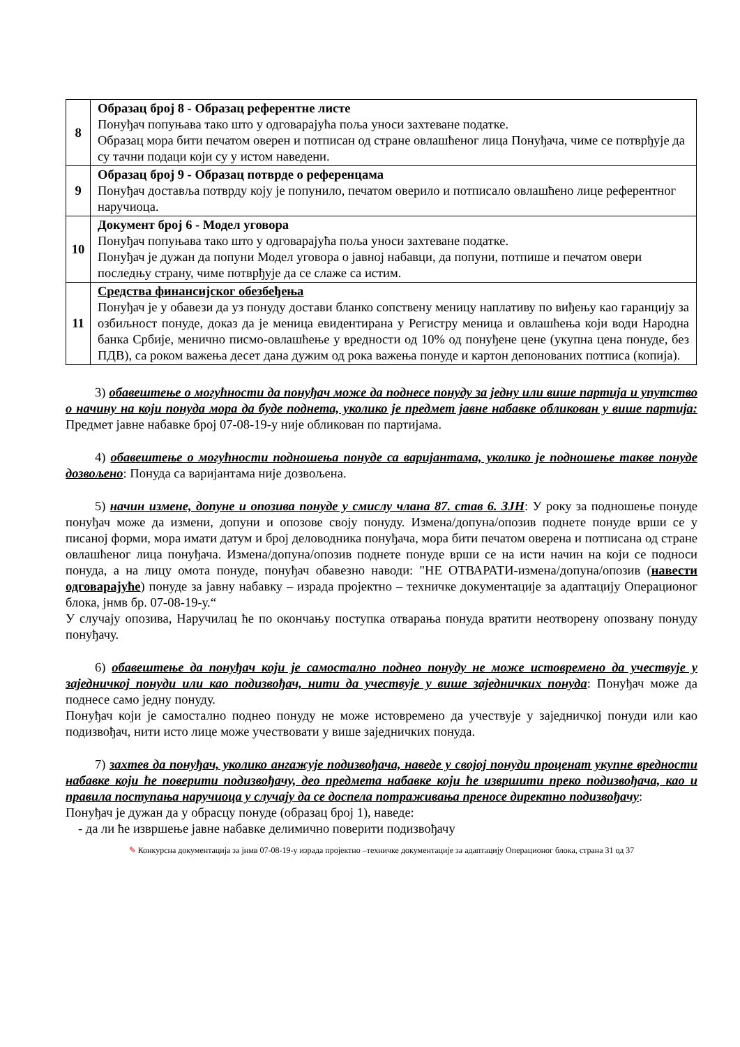| 8 | Образац број 8 - Образац референтне листе Понуђач попуњава тако што у одговарајућа поља уноси захтеване податке. Образац мора бити печатом оверен и потписан од стране овлашћеног лица Понуђача, чиме се потврђује да су тачни подаци који су у истом наведени. |
| 9 | Образац број 9 - Образац потврде о референцама Понуђач доставља потврду коју је попунило, печатом оверило и потписало овлашћено лице референтног наручиоца. |
| 10 | Документ број 6 - Модел уговора Понуђач попуњава тако што у одговарајућа поља уноси захтеване податке. Понуђач је дужан да попуни Модел уговора о јавној набавци, да попуни, потпише и печатом овери последњу страну, чиме потврђује да се слаже са истим. |
| 11 | Средства финансијског обезбеђења Понуђач је у обавези да уз понуду достави бланко сопствену меницу наплативу по виђењу као гаранцију за озбиљност понуде, доказ да је меница евидентирана у Регистру меница и овлашћења који води Народна банка Србије, менично писмо-овлашћење у вредности од 10% од понуђене цене (укупна цена понуде, без ПДВ), са роком важења десет дана дужим од рока важења понуде и картон депонованих потписа (копија). |
3) обавештење о могућности да понуђач може да поднесе понуду за једну или више партија и упутство о начину на који понуда мора да буде поднета, уколико је предмет јавне набавке обликован у више партија: Предмет јавне набавке број 07-08-19-у није обликован по партијама.
4) обавештење о могућности подношења понуде са варијантама, уколико је подношење такве понуде дозвољено: Понуда са варијантама није дозвољена.
5) начин измене, допуне и опозива понуде у смислу члана 87. став 6. ЗЈН: У року за подношење понуде понуђач може да измени, допуни и опозове своју понуду. Измена/допуна/опозив поднете понуде врши се у писаној форми, мора имати датум и број деловодника понуђача, мора бити печатом оверена и потписана од стране овлашћеног лица понуђача. Измена/допуна/опозив поднете понуде врши се на исти начин на који се подноси понуда, а на лицу омота понуде, понуђач обавезно наводи: "НЕ ОТВАРАТИ-измена/допуна/опозив (навести одговарајуће) понуде за јавну набавку – израда пројектно – техничке документације за адаптацију Операционог блока, јнмв бр. 07-08-19-у.“
У случају опозива, Наручилац ће по окончању поступка отварања понуда вратити неотворену опозвану понуду понуђачу.
6) обавештење да понуђач који је самостално поднео понуду не може истовремено да учествује у заједничкој понуди или као подизвођач, нити да учествује у више заједничких понуда: Понуђач може да поднесе само једну понуду.
Понуђач који је самостално поднео понуду не може истовремено да учествује у заједничкој понуди или као подизвођач, нити исто лице може учествовати у више заједничких понуда.
7) захтев да понуђач, уколико ангажује подизвођача, наведе у својој понуди проценат укупне вредности набавке који ће поверити подизвођачу, део предмета набавке који ће извршити преко подизвођача, као и правила поступања наручиоца у случају да се доспела потраживања преносе директно подизвођачу:
Понуђач је дужан да у обрасцу понуде (образац број 1), наведе:
- да ли ће извршење јавне набавке делимично поверити подизвођачу
✎ Конкурсна документација за јнмв 07-08-19-у израда пројектно –техничке документације за адаптацију Операционог блока, страна 31 од 37